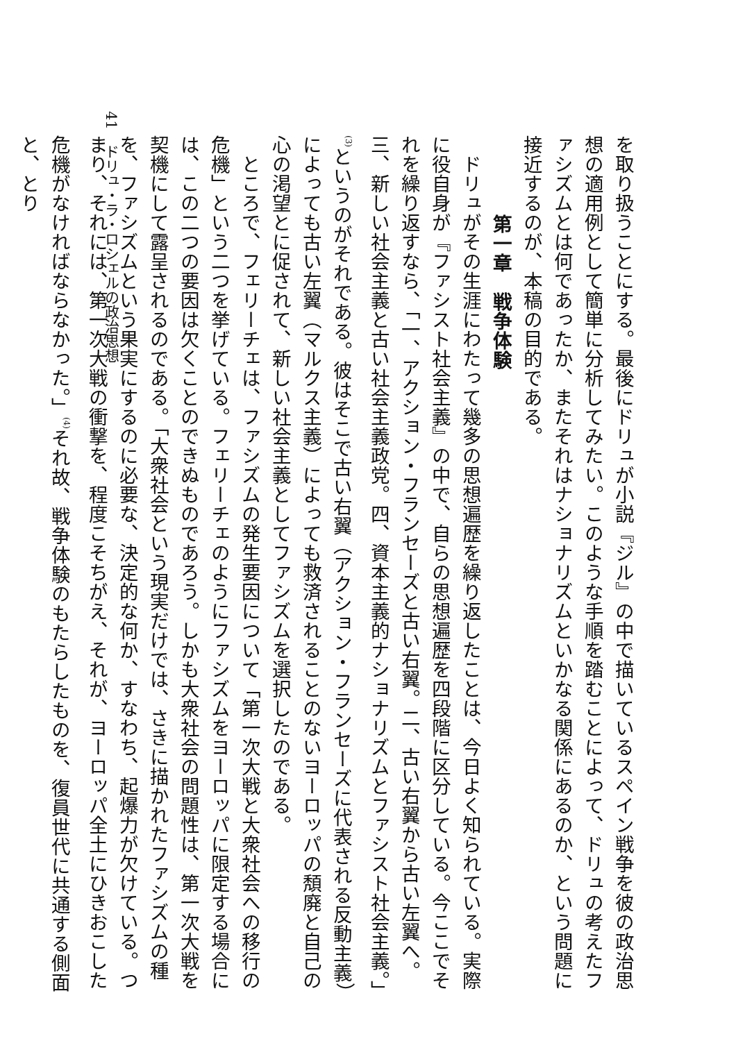を取り扱うことにする。最後にドリュが小説『ジル』の中で描いているスペイン戦争を彼の政治思想の適用例として簡単に分析してみたい。このような手順を踏むことによって、ドリュの考えたファシズムとは何であったか、またそれはナショナリズムといかなる関係にあるのか、という問題に接近するのが、本稿の目的である。
第一章　戦争体験
ドリュがその生涯にわたって幾多の思想遍歴を繰り返したことは、今日よく知られている。実際に役自身が『ファシスト社会主義』の中で、自らの思想遍歴を四段階に区分している。今ここでそれを繰り返すなら、「一、アクション・フランセーズと古い右翼。二、古い右翼から古い左翼へ。三、新しい社会主義と古い社会主義政党。四、資本主義的ナショナリズムとファシスト社会主義。」<sup>(3)</sup>というのがそれである。彼はそこで古い右翼（アクション・フランセーズに代表される反動主義）によっても古い左翼（マルクス主義）によっても救済されることのないヨーロッパの頽廃と自己の心の渇望とに促されて、新しい社会主義としてファシズムを選択したのである。
ところで、フェリーチェは、ファシズムの発生要因について「第一次大戦と大衆社会への移行の危機」という二つを挙げている。フェリーチェのようにファシズムをヨーロッパに限定する場合には、この二つの要因は欠くことのできぬものであろう。しかも大衆社会の問題性は、第一次大戦を契機にして露呈されるのである。「大衆社会という現実だけでは、さきに描かれたファシズムの種を、ファシズムという果実にするのに必要な、決定的な何か、すなわち、起爆力が欠けている。つまり、それには、第一次大戦の衝撃を、程度こそちがえ、それが、ヨーロッパ全土にひきおこした危機がなければならなかった。」<sup>(4)</sup>それ故、戦争体験のもたらしたものを、復員世代に共通する側面と、とり
41　ドリュ・ラ・ロシェルの政治思想